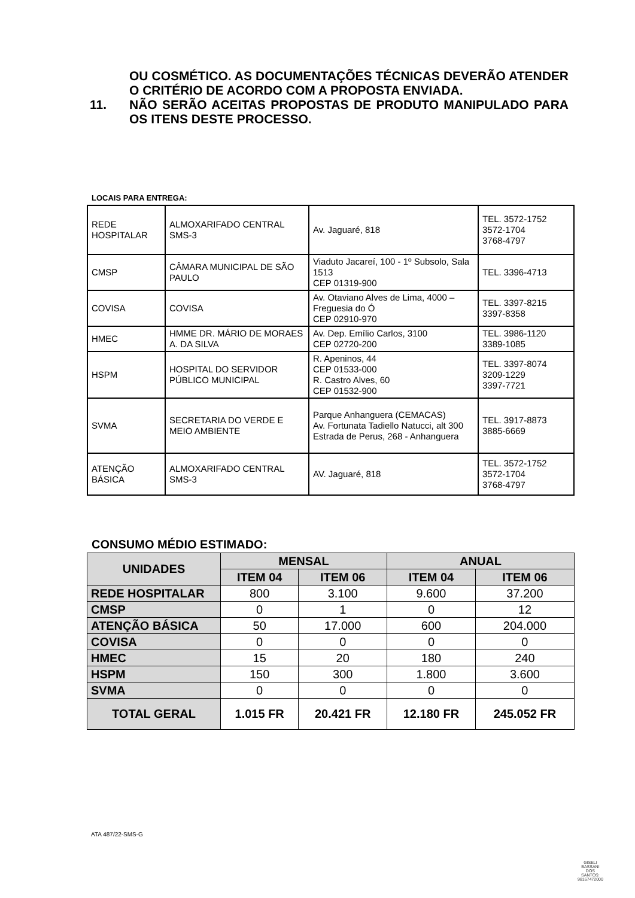OU COSMÉTICO. AS DOCUMENTAÇÕES TÉCNICAS DEVERÃO ATENDER O CRITÉRIO DE ACORDO COM A PROPOSTA ENVIADA.
11. NÃO SERÃO ACEITAS PROPOSTAS DE PRODUTO MANIPULADO PARA OS ITENS DESTE PROCESSO.
LOCAIS PARA ENTREGA:
| REDE HOSPITALAR | ALMOXARIFADO CENTRAL SMS-3 | Av. Jaguaré, 818 | TEL. 3572-1752 3572-1704 3768-4797 |
| CMSP | CÂMARA MUNICIPAL DE SÃO PAULO | Viaduto Jacareí, 100 - 1º Subsolo, Sala 1513 CEP 01319-900 | TEL. 3396-4713 |
| COVISA | COVISA | Av. Otaviano Alves de Lima, 4000 – Freguesia do Ó CEP 02910-970 | TEL. 3397-8215 3397-8358 |
| HMEC | HMME DR. MÁRIO DE MORAES A. DA SILVA | Av. Dep. Emílio Carlos, 3100 CEP 02720-200 | TEL. 3986-1120 3389-1085 |
| HSPM | HOSPITAL DO SERVIDOR PÚBLICO MUNICIPAL | R. Apeninos, 44 CEP 01533-000 R. Castro Alves, 60 CEP 01532-900 | TEL. 3397-8074 3209-1229 3397-7721 |
| SVMA | SECRETARIA DO VERDE E MEIO AMBIENTE | Parque Anhanguera (CEMACAS) Av. Fortunata Tadiello Natucci, alt 300 Estrada de Perus, 268 - Anhanguera | TEL. 3917-8873 3885-6669 |
| ATENÇÃO BÁSICA | ALMOXARIFADO CENTRAL SMS-3 | AV. Jaguaré, 818 | TEL. 3572-1752 3572-1704 3768-4797 |
CONSUMO MÉDIO ESTIMADO:
| UNIDADES | MENSAL | | ANUAL | |
| --- | --- | --- | --- | --- |
| | ITEM 04 | ITEM 06 | ITEM 04 | ITEM 06 |
| REDE HOSPITALAR | 800 | 3.100 | 9.600 | 37.200 |
| CMSP | 0 | 1 | 0 | 12 |
| ATENÇÃO BÁSICA | 50 | 17.000 | 600 | 204.000 |
| COVISA | 0 | 0 | 0 | 0 |
| HMEC | 15 | 20 | 180 | 240 |
| HSPM | 150 | 300 | 1.800 | 3.600 |
| SVMA | 0 | 0 | 0 | 0 |
| TOTAL GERAL | 1.015 FR | 20.421 FR | 12.180 FR | 245.052 FR |
ATA 487/22-SMS-G
GISELI
BASSANI
DOS
SANTOS:
98167472000